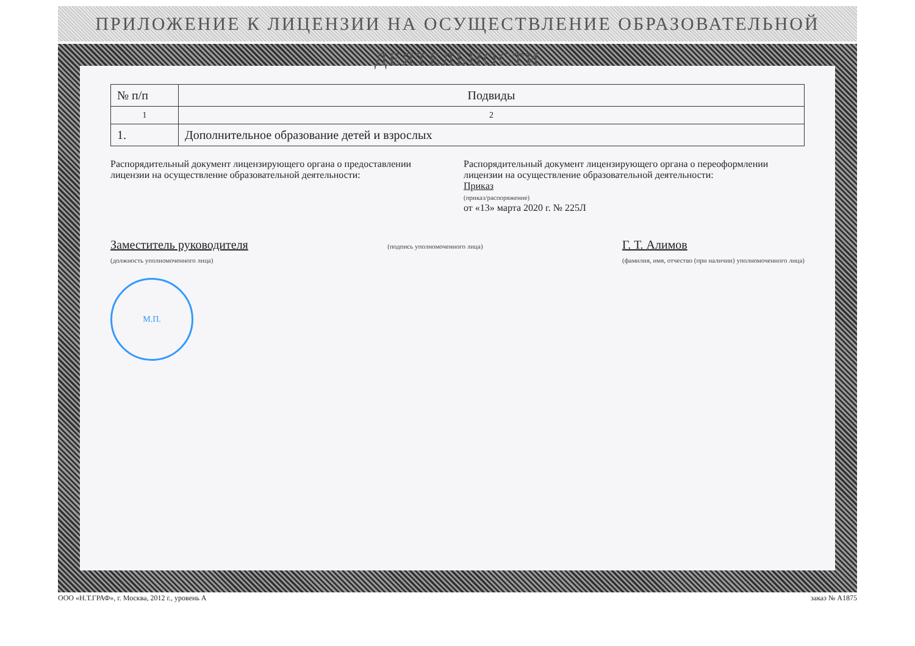ПРИЛОЖЕНИЕ К ЛИЦЕНЗИИ НА ОСУЩЕСТВЛЕНИЕ ОБРАЗОВАТЕЛЬНОЙ ДЕЯТЕЛЬНОСТИ
| № п/п | Подвиды |
| --- | --- |
| 1 | 2 |
| 1. | Дополнительное образование детей и взрослых |
Распорядительный документ лицензирующего органа о предоставлении лицензии на осуществление образовательной деятельности:
Распорядительный документ лицензирующего органа о переоформлении лицензии на осуществление образовательной деятельности:
Приказ
(приказ/распоряжение)
от «13» марта 2020 г. № 225Л
Заместитель руководителя
(должность уполномоченного лица)
(подпись уполномоченного лица)
Г. Т. Алимов
(фамилия, имя, отчество (при наличии) уполномоченного лица)
М.П.
ООО «Н.Т.ГРАФ», г. Москва, 2012 г., уровень А заказ № А1875